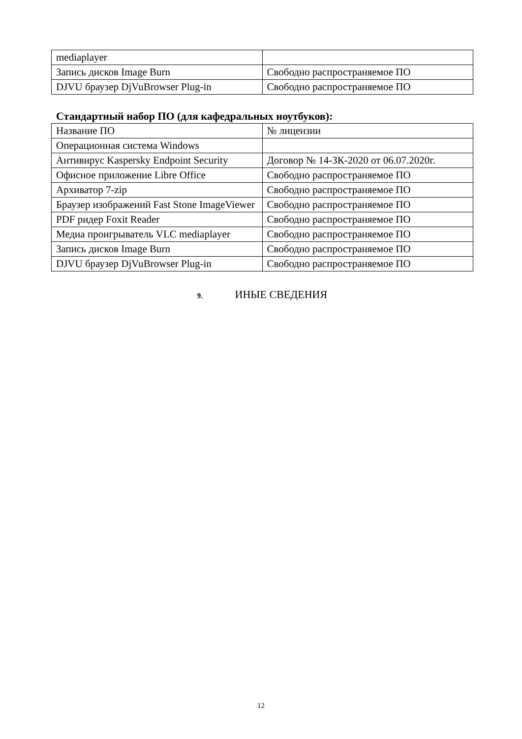| mediaplayer | |
| Запись дисков Image Burn | Свободно распространяемое ПО |
| DJVU браузер DjVuBrowser Plug-in | Свободно распространяемое ПО |
Стандартный набор ПО (для кафедральных ноутбуков):
| Название ПО | № лицензии |
| Операционная система Windows | |
| Антивирус Kaspersky Endpoint Security | Договор № 14-ЗК-2020 от 06.07.2020г. |
| Офисное приложение Libre Office | Свободно распространяемое ПО |
| Архиватор 7-zip | Свободно распространяемое ПО |
| Браузер изображений Fast Stone ImageViewer | Свободно распространяемое ПО |
| PDF ридер Foxit Reader | Свободно распространяемое ПО |
| Медиа проигрыватель VLC mediaplayer | Свободно распространяемое ПО |
| Запись дисков Image Burn | Свободно распространяемое ПО |
| DJVU браузер DjVuBrowser Plug-in | Свободно распространяемое ПО |
9. ИНЫЕ СВЕДЕНИЯ
12